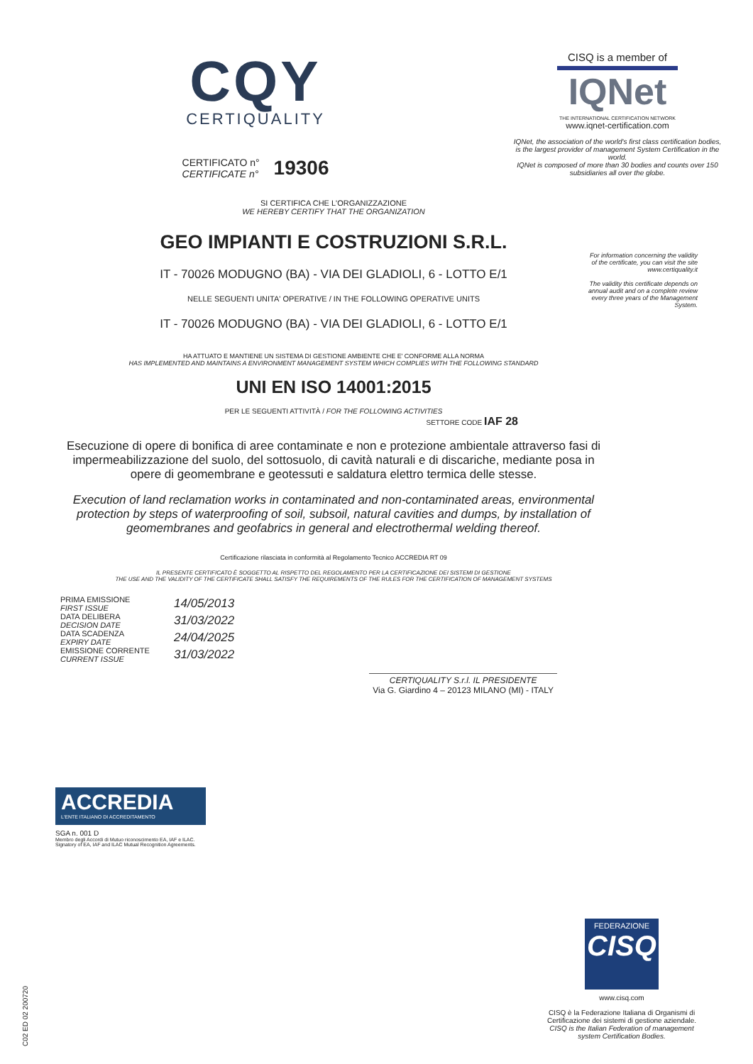CQY
CERTIQUALITY
CERTIFICATO n°
CERTIFICATE n°
19306
CISQ is a member of
IQNet
THE INTERNATIONAL CERTIFICATION NETWORK
www.iqnet-certification.com
IQNet, the association of the world's first class certification bodies, is the largest provider of management System Certification in the world.
IQNet is composed of more than 30 bodies and counts over 150 subsidiaries all over the globe.
SI CERTIFICA CHE L'ORGANIZZAZIONE
WE HEREBY CERTIFY THAT THE ORGANIZATION
GEO IMPIANTI E COSTRUZIONI S.R.L.
IT - 70026 MODUGNO (BA) - VIA DEI GLADIOLI, 6 - LOTTO E/1
NELLE SEGUENTI UNITA' OPERATIVE / IN THE FOLLOWING OPERATIVE UNITS
IT - 70026 MODUGNO (BA) - VIA DEI GLADIOLI, 6 - LOTTO E/1
HA ATTUATO E MANTIENE UN SISTEMA DI GESTIONE AMBIENTE CHE E' CONFORME ALLA NORMA
HAS IMPLEMENTED AND MAINTAINS A ENVIRONMENT MANAGEMENT SYSTEM WHICH COMPLIES WITH THE FOLLOWING STANDARD
UNI EN ISO 14001:2015
PER LE SEGUENTI ATTIVITÀ / FOR THE FOLLOWING ACTIVITIES
SETTORE CODE IAF 28
Esecuzione di opere di bonifica di aree contaminate e non e protezione ambientale attraverso fasi di impermeabilizzazione del suolo, del sottosuolo, di cavità naturali e di discariche, mediante posa in opere di geomembrane e geotessuti e saldatura elettro termica delle stesse.
Execution of land reclamation works in contaminated and non-contaminated areas, environmental protection by steps of waterproofing of soil, subsoil, natural cavities and dumps, by installation of geomembranes and geofabrics in general and electrothermal welding thereof.
Certificazione rilasciata in conformità al Regolamento Tecnico ACCREDIA RT 09
IL PRESENTE CERTIFICATO È SOGGETTO AL RISPETTO DEL REGOLAMENTO PER LA CERTIFICAZIONE DEI SISTEMI DI GESTIONE
THE USE AND THE VALIDITY OF THE CERTIFICATE SHALL SATISFY THE REQUIREMENTS OF THE RULES FOR THE CERTIFICATION OF MANAGEMENT SYSTEMS
For information concerning the validity of the certificate, you can visit the site www.certiquality.it
The validity this certificate depends on annual audit and on a complete review every three years of the Management System.
PRIMA EMISSIONE
FIRST ISSUE
DATA DELIBERA
DECISION DATE
DATA SCADENZA
EXPIRY DATE
EMISSIONE CORRENTE
CURRENT ISSUE
14/05/2013
31/03/2022
24/04/2025
31/03/2022
CERTIQUALITY S.r.l. IL PRESIDENTE
Via G. Giardino 4 – 20123 MILANO (MI) - ITALY
ACCREDIA
L'ENTE ITALIANO DI ACCREDITAMENTO
SGA n. 001 D
Membro degli Accordi di Mutuo riconoscimento EA, IAF e ILAC.
Signatory of EA, IAF and ILAC Mutual Recognition Agreements.
FEDERAZIONE
CISQ
www.cisq.com
CISQ è la Federazione Italiana di Organismi di Certificazione dei sistemi di gestione aziendale.
CISQ is the Italian Federation of management system Certification Bodies.
C02 ED 02 200720